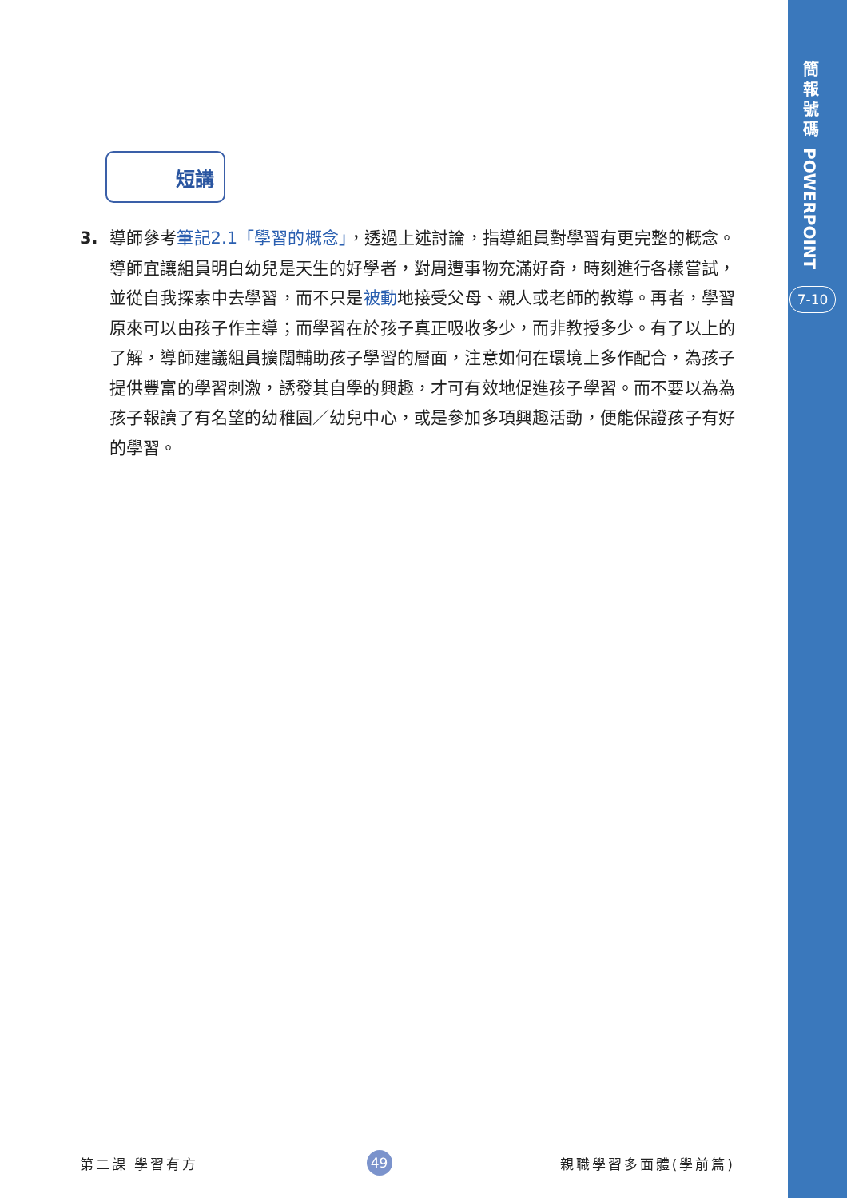簡
報
號
碼
POWERPOINT
7-10
短講
3. 導師參考筆記2.1「學習的概念」，透過上述討論，指導組員對學習有更完整的概念。導師宜讓組員明白幼兒是天生的好學者，對周遭事物充滿好奇，時刻進行各樣嘗試，並從自我探索中去學習，而不只是被動地接受父母、親人或老師的教導。再者，學習原來可以由孩子作主導；而學習在於孩子真正吸收多少，而非教授多少。有了以上的了解，導師建議組員擴闊輔助孩子學習的層面，注意如何在環境上多作配合，為孩子提供豐富的學習刺激，誘發其自學的興趣，才可有效地促進孩子學習。而不要以為為孩子報讀了有名望的幼稚園／幼兒中心，或是參加多項興趣活動，便能保證孩子有好的學習。
第二課 學習有方 49 親職學習多面體(學前篇)